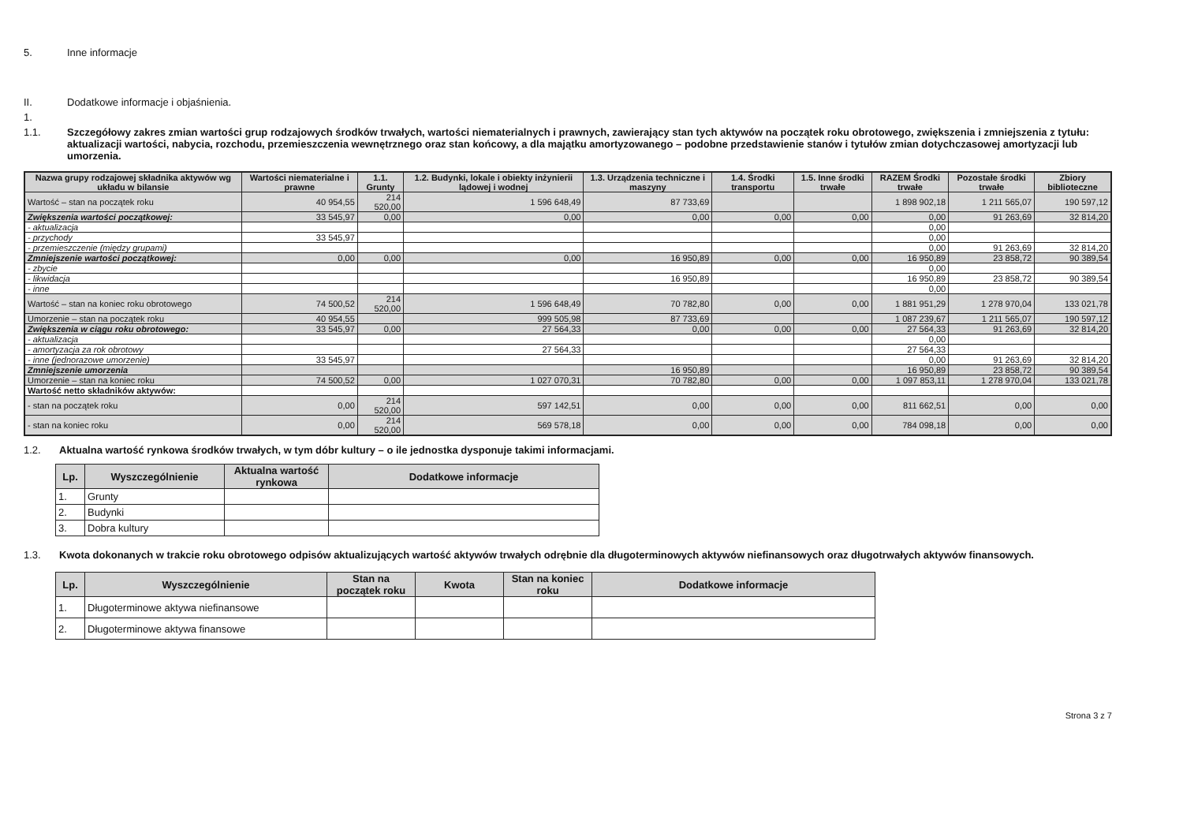5. Inne informacje
II. Dodatkowe informacje i objaśnienia.
1.
1.1. Szczegółowy zakres zmian wartości grup rodzajowych środków trwałych, wartości niematerialnych i prawnych, zawierający stan tych aktywów na początek roku obrotowego, zwiększenia i zmniejszenia z tytułu: aktualizacji wartości, nabycia, rozchodu, przemieszczenia wewnętrznego oraz stan końcowy, a dla majątku amortyzowanego – podobne przedstawienie stanów i tytułów zmian dotychczasowej amortyzacji lub umorzenia.
| Nazwa grupy rodzajowej składnika aktywów wg układu w bilansie | Wartości niematerialne i prawne | 1.1. Grunty | 1.2. Budynki, lokale i obiekty inżynierii lądowej i wodnej | 1.3. Urządzenia techniczne i maszyny | 1.4. Środki transportu | 1.5. Inne środki trwałe | RAZEM Środki trwałe | Pozostałe środki trwałe | Zbiory biblioteczne |
| --- | --- | --- | --- | --- | --- | --- | --- | --- | --- |
| Wartość – stan na początek roku | 40 954,55 | 214 520,00 | 1 596 648,49 | 87 733,69 | | | 1 898 902,18 | 1 211 565,07 | 190 597,12 |
| Zwiększenia wartości początkowej: | 33 545,97 | 0,00 | 0,00 | 0,00 | 0,00 | 0,00 | 0,00 | 91 263,69 | 32 814,20 |
| - aktualizacja | | | | | | | 0,00 | | |
| - przychody | 33 545,97 | | | | | | 0,00 | | |
| - przemieszczenie (między grupami) | | | | | | | 0,00 | 91 263,69 | 32 814,20 |
| Zmniejszenie wartości początkowej: | 0,00 | 0,00 | 0,00 | 16 950,89 | 0,00 | 0,00 | 16 950,89 | 23 858,72 | 90 389,54 |
| - zbycie | | | | | | | 0,00 | | |
| - likwidacja | | | | 16 950,89 | | | 16 950,89 | 23 858,72 | 90 389,54 |
| - inne | | | | | | | 0,00 | | |
| Wartość – stan na koniec roku obrotowego | 74 500,52 | 214 520,00 | 1 596 648,49 | 70 782,80 | 0,00 | 0,00 | 1 881 951,29 | 1 278 970,04 | 133 021,78 |
| Umorzenie – stan na początek roku | 40 954,55 | | 999 505,98 | 87 733,69 | | | 1 087 239,67 | 1 211 565,07 | 190 597,12 |
| Zwiększenia w ciągu roku obrotowego: | 33 545,97 | 0,00 | 27 564,33 | 0,00 | 0,00 | 0,00 | 27 564,33 | 91 263,69 | 32 814,20 |
| - aktualizacja | | | | | | | 0,00 | | |
| - amortyzacja za rok obrotowy | | | 27 564,33 | | | | 27 564,33 | | |
| - inne (jednorazowe umorzenie) | 33 545,97 | | | | | | 0,00 | 91 263,69 | 32 814,20 |
| Zmniejszenie umorzenia | | | | 16 950,89 | | | 16 950,89 | 23 858,72 | 90 389,54 |
| Umorzenie – stan na koniec roku | 74 500,52 | 0,00 | 1 027 070,31 | 70 782,80 | 0,00 | 0,00 | 1 097 853,11 | 1 278 970,04 | 133 021,78 |
| Wartość netto składników aktywów: | | | | | | | | | |
| - stan na początek roku | 0,00 | 214 520,00 | 597 142,51 | 0,00 | 0,00 | 0,00 | 811 662,51 | 0,00 | 0,00 |
| - stan na koniec roku | 0,00 | 214 520,00 | 569 578,18 | 0,00 | 0,00 | 0,00 | 784 098,18 | 0,00 | 0,00 |
1.2. Aktualna wartość rynkowa środków trwałych, w tym dóbr kultury – o ile jednostka dysponuje takimi informacjami.
| Lp. | Wyszczególnienie | Aktualna wartość rynkowa | Dodatkowe informacje |
| --- | --- | --- | --- |
| 1. | Grunty | | |
| 2. | Budynki | | |
| 3. | Dobra kultury | | |
1.3. Kwota dokonanych w trakcie roku obrotowego odpisów aktualizujących wartość aktywów trwałych odrębnie dla długoterminowych aktywów niefinansowych oraz długotrwałych aktywów finansowych.
| Lp. | Wyszczególnienie | Stan na początek roku | Kwota | Stan na koniec roku | Dodatkowe informacje |
| --- | --- | --- | --- | --- | --- |
| 1. | Długoterminowe aktywa niefinansowe | | | | |
| 2. | Długoterminowe aktywa finansowe | | | | |
Strona 3 z 7